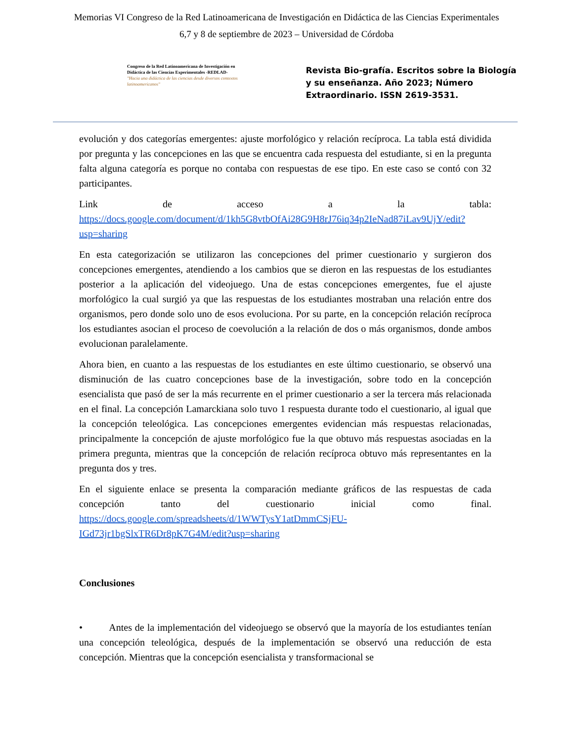Memorias VI Congreso de la Red Latinoamericana de Investigación en Didáctica de las Ciencias Experimentales
6,7 y 8 de septiembre de 2023 – Universidad de Córdoba
Congreso de la Red Latinoamericana de Investigación en Didáctica de las Ciencias Experimentales -REDLAD-
"Hacia una didáctica de las ciencias desde diversos contextos latinoamericanos"
Revista Bio-grafía. Escritos sobre la Biología y su enseñanza. Año 2023; Número Extraordinario. ISSN 2619-3531.
evolución y dos categorías emergentes: ajuste morfológico y relación recíproca. La tabla está dividida por pregunta y las concepciones en las que se encuentra cada respuesta del estudiante, si en la pregunta falta alguna categoría es porque no contaba con respuestas de ese tipo. En este caso se contó con 32 participantes.
Link de acceso a la tabla: https://docs.google.com/document/d/1kh5G8vtbOfAi28G9H8rJ76iq34p2IeNad87iLav9UjY/edit?usp=sharing
En esta categorización se utilizaron las concepciones del primer cuestionario y surgieron dos concepciones emergentes, atendiendo a los cambios que se dieron en las respuestas de los estudiantes posterior a la aplicación del videojuego. Una de estas concepciones emergentes, fue el ajuste morfológico la cual surgió ya que las respuestas de los estudiantes mostraban una relación entre dos organismos, pero donde solo uno de esos evoluciona. Por su parte, en la concepción relación recíproca los estudiantes asocian el proceso de coevolución a la relación de dos o más organismos, donde ambos evolucionan paralelamente.
Ahora bien, en cuanto a las respuestas de los estudiantes en este último cuestionario, se observó una disminución de las cuatro concepciones base de la investigación, sobre todo en la concepción esencialista que pasó de ser la más recurrente en el primer cuestionario a ser la tercera más relacionada en el final. La concepción Lamarckiana solo tuvo 1 respuesta durante todo el cuestionario, al igual que la concepción teleológica. Las concepciones emergentes evidencian más respuestas relacionadas, principalmente la concepción de ajuste morfológico fue la que obtuvo más respuestas asociadas en la primera pregunta, mientras que la concepción de relación recíproca obtuvo más representantes en la pregunta dos y tres.
En el siguiente enlace se presenta la comparación mediante gráficos de las respuestas de cada concepción tanto del cuestionario inicial como final. https://docs.google.com/spreadsheets/d/1WWTysY1atDmmCSjFU-IGd73jr1bgSlxTR6Dr8pK7G4M/edit?usp=sharing
Conclusiones
• Antes de la implementación del videojuego se observó que la mayoría de los estudiantes tenían una concepción teleológica, después de la implementación se observó una reducción de esta concepción. Mientras que la concepción esencialista y transformacional se